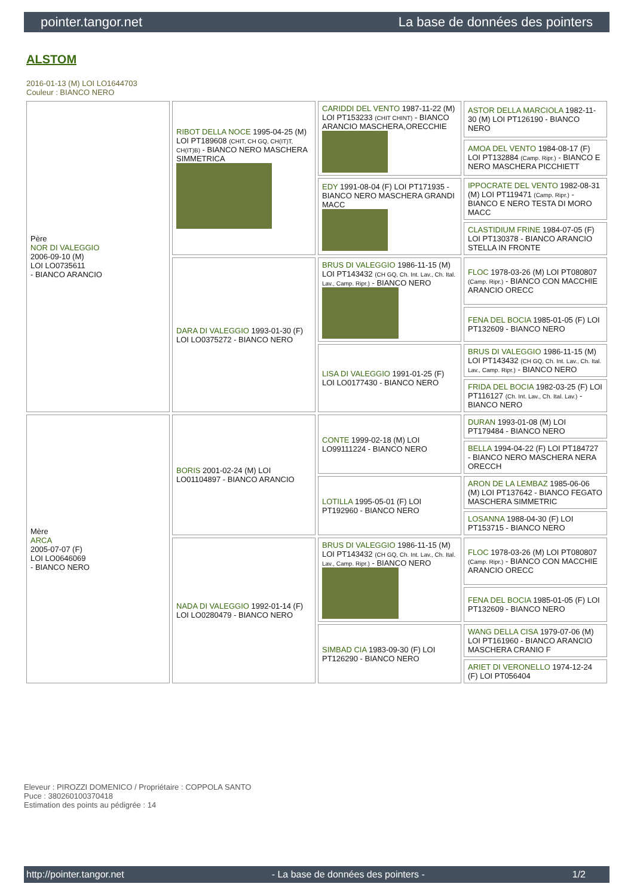pointer.tangor.net La base de données des pointers
ALSTOM
2016-01-13 (M) LOI LO1644703
Couleur : BIANCO NERO
| Père NOR DI VALEGGIO 2006-09-10 (M) LOI LO0735611 - BIANCO ARANCIO | RIBOT DELLA NOCE 1995-04-25 (M) LOI PT189608 (CHIT, CH GQ, CH(IT)T, CH(IT)B) - BIANCO NERO MASCHERA SIMMETRICA | CARIDDI DEL VENTO 1987-11-22 (M) LOI PT153233 (CHIT CHINT) - BIANCO ARANCIO MASCHERA,ORECCHIE | ASTOR DELLA MARCIOLA 1982-11-30 (M) LOI PT126190 - BIANCO NERO |
| | | | AMOA DEL VENTO 1984-08-17 (F) LOI PT132884 (Camp. Ripr.) - BIANCO E NERO MASCHERA PICCHIETT |
| | | EDY 1991-08-04 (F) LOI PT171935 - BIANCO NERO MASCHERA GRANDI MACC | IPPOCRATE DEL VENTO 1982-08-31 (M) LOI PT119471 (Camp. Ripr.) - BIANCO E NERO TESTA DI MORO MACC |
| | | | CLASTIDIUM FRINE 1984-07-05 (F) LOI PT130378 - BIANCO ARANCIO STELLA IN FRONTE |
| | DARA DI VALEGGIO 1993-01-30 (F) LOI LO0375272 - BIANCO NERO | BRUS DI VALEGGIO 1986-11-15 (M) LOI PT143432 (CH GQ, Ch. Int. Lav., Ch. Ital. Lav., Camp. Ripr.) - BIANCO NERO | FLOC 1978-03-26 (M) LOI PT080807 (Camp. Ripr.) - BIANCO CON MACCHIE ARANCIO ORECC |
| | | | FENA DEL BOCIA 1985-01-05 (F) LOI PT132609 - BIANCO NERO |
| | | LISA DI VALEGGIO 1991-01-25 (F) LOI LO0177430 - BIANCO NERO | BRUS DI VALEGGIO 1986-11-15 (M) LOI PT143432 (CH GQ, Ch. Int. Lav., Ch. Ital. Lav., Camp. Ripr.) - BIANCO NERO |
| | | | FRIDA DEL BOCIA 1982-03-25 (F) LOI PT116127 (Ch. Int. Lav., Ch. Ital. Lav.) - BIANCO NERO |
| Mère ARCA 2005-07-07 (F) LOI LO0646069 - BIANCO NERO | BORIS 2001-02-24 (M) LOI LO01104897 - BIANCO ARANCIO | CONTE 1999-02-18 (M) LOI LO99111224 - BIANCO NERO | DURAN 1993-01-08 (M) LOI PT179484 - BIANCO NERO |
| | | | BELLA 1994-04-22 (F) LOI PT184727 - BIANCO NERO MASCHERA NERA ORECCH |
| | | LOTILLA 1995-05-01 (F) LOI PT192960 - BIANCO NERO | ARON DE LA LEMBAZ 1985-06-06 (M) LOI PT137642 - BIANCO FEGATO MASCHERA SIMMETRIC |
| | | | LOSANNA 1988-04-30 (F) LOI PT153715 - BIANCO NERO |
| | NADA DI VALEGGIO 1992-01-14 (F) LOI LO0280479 - BIANCO NERO | BRUS DI VALEGGIO 1986-11-15 (M) LOI PT143432 (CH GQ, Ch. Int. Lav., Ch. Ital. Lav., Camp. Ripr.) - BIANCO NERO | FLOC 1978-03-26 (M) LOI PT080807 (Camp. Ripr.) - BIANCO CON MACCHIE ARANCIO ORECC |
| | | | FENA DEL BOCIA 1985-01-05 (F) LOI PT132609 - BIANCO NERO |
| | | SIMBAD CIA 1983-09-30 (F) LOI PT126290 - BIANCO NERO | WANG DELLA CISA 1979-07-06 (M) LOI PT161960 - BIANCO ARANCIO MASCHERA CRANIO F |
| | | | ARIET DI VERONELLO 1974-12-24 (F) LOI PT056404 |
Eleveur : PIROZZI DOMENICO / Propriétaire : COPPOLA SANTO
Puce : 380260100370418
Estimation des points au pédigrée : 14
http://pointer.tangor.net - La base de données des pointers - 1/2